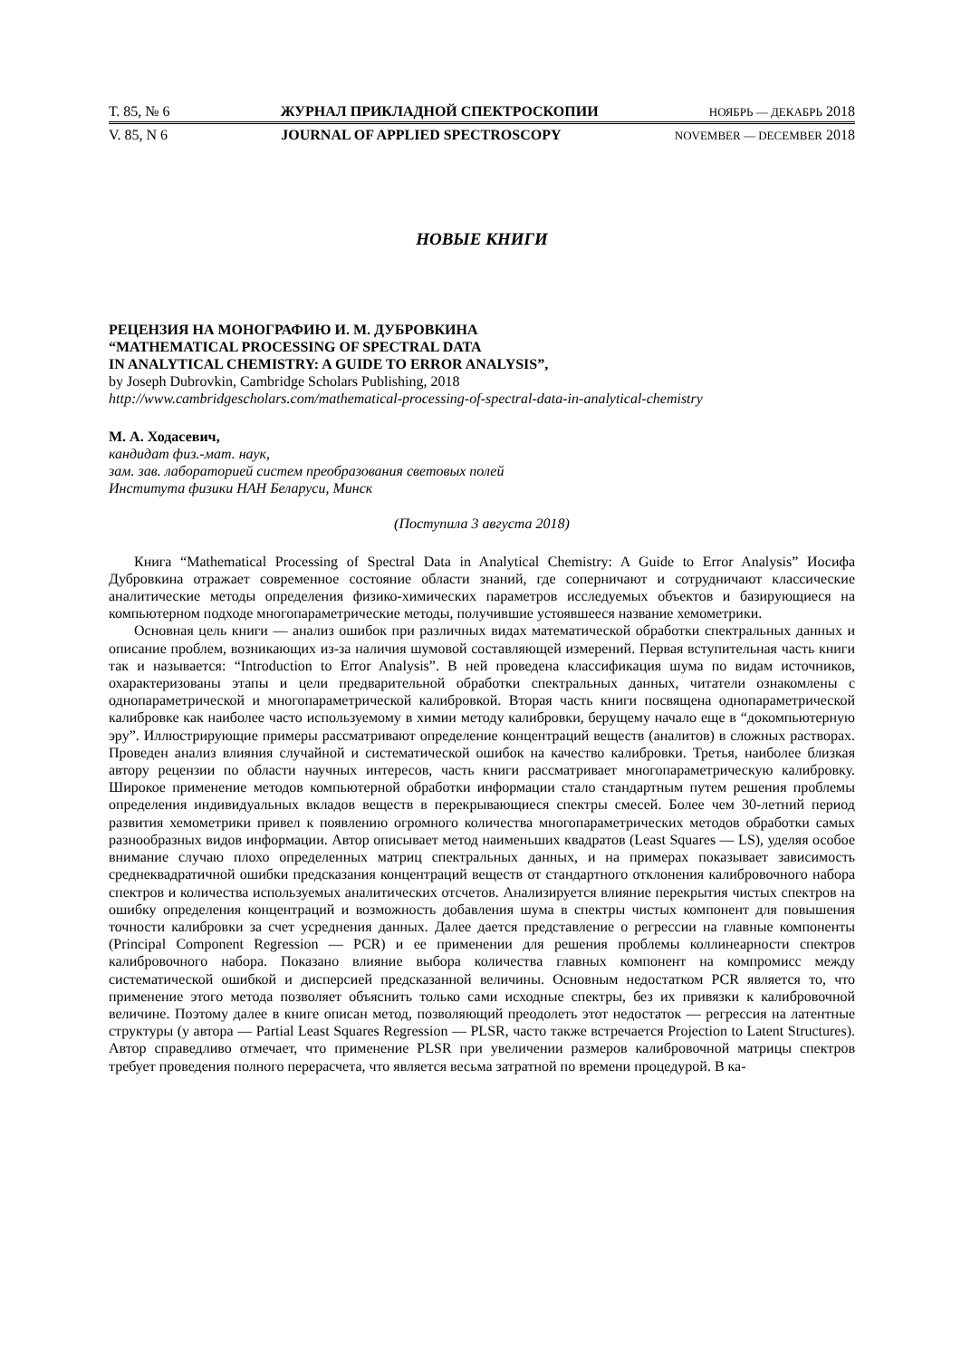Т. 85, № 6 ЖУРНАЛ ПРИКЛАДНОЙ СПЕКТРОСКОПИИ НОЯБРЬ — ДЕКАБРЬ 2018
V. 85, N 6 JOURNAL OF APPLIED SPECTROSCOPY NOVEMBER — DECEMBER 2018
НОВЫЕ КНИГИ
РЕЦЕНЗИЯ НА МОНОГРАФИЮ И. М. ДУБРОВКИНА
“MATHEMATICAL PROCESSING OF SPECTRAL DATA
IN ANALYTICAL CHEMISTRY: A GUIDE TO ERROR ANALYSIS”,
by Joseph Dubrovkin, Cambridge Scholars Publishing, 2018
http://www.cambridgescholars.com/mathematical-processing-of-spectral-data-in-analytical-chemistry
М. А. Ходасевич,
кандидат физ.-мат. наук,
зам. зав. лабораторией систем преобразования световых полей
Института физики НАН Беларуси, Минск
(Поступила 3 августа 2018)
Книга “Mathematical Processing of Spectral Data in Analytical Chemistry: A Guide to Error Analysis” Иосифа Дубровкина отражает современное состояние области знаний, где соперничают и сотрудничают классические аналитические методы определения физико-химических параметров исследуемых объектов и базирующиеся на компьютерном подходе многопараметрические методы, получившие устоявшееся название хемометрики.
Основная цель книги — анализ ошибок при различных видах математической обработки спектральных данных и описание проблем, возникающих из-за наличия шумовой составляющей измерений. Первая вступительная часть книги так и называется: “Introduction to Error Analysis”. В ней проведена классификация шума по видам источников, охарактеризованы этапы и цели предварительной обработки спектральных данных, читатели ознакомлены с однопараметрической и многопараметрической калибровкой. Вторая часть книги посвящена однопараметрической калибровке как наиболее часто используемому в химии методу калибровки, берущему начало еще в “докомпьютерную эру”. Иллюстрирующие примеры рассматривают определение концентраций веществ (аналитов) в сложных растворах. Проведен анализ влияния случайной и систематической ошибок на качество калибровки. Третья, наиболее близкая автору рецензии по области научных интересов, часть книги рассматривает многопараметрическую калибровку. Широкое применение методов компьютерной обработки информации стало стандартным путем решения проблемы определения индивидуальных вкладов веществ в перекрывающиеся спектры смесей. Более чем 30-летний период развития хемометрики привел к появлению огромного количества многопараметрических методов обработки самых разнообразных видов информации. Автор описывает метод наименьших квадратов (Least Squares — LS), уделяя особое внимание случаю плохо определенных матриц спектральных данных, и на примерах показывает зависимость среднеквадратичной ошибки предсказания концентраций веществ от стандартного отклонения калибровочного набора спектров и количества используемых аналитических отсчетов. Анализируется влияние перекрытия чистых спектров на ошибку определения концентраций и возможность добавления шума в спектры чистых компонент для повышения точности калибровки за счет усреднения данных. Далее дается представление о регрессии на главные компоненты (Principal Component Regression — PCR) и ее применении для решения проблемы коллинеарности спектров калибровочного набора. Показано влияние выбора количества главных компонент на компромисс между систематической ошибкой и дисперсией предсказанной величины. Основным недостатком PCR является то, что применение этого метода позволяет объяснить только сами исходные спектры, без их привязки к калибровочной величине. Поэтому далее в книге описан метод, позволяющий преодолеть этот недостаток — регрессия на латентные структуры (у автора — Partial Least Squares Regression — PLSR, часто также встречается Projection to Latent Structures). Автор справедливо отмечает, что применение PLSR при увеличении размеров калибровочной матрицы спектров требует проведения полного перерасчета, что является весьма затратной по времени процедурой. В ка-